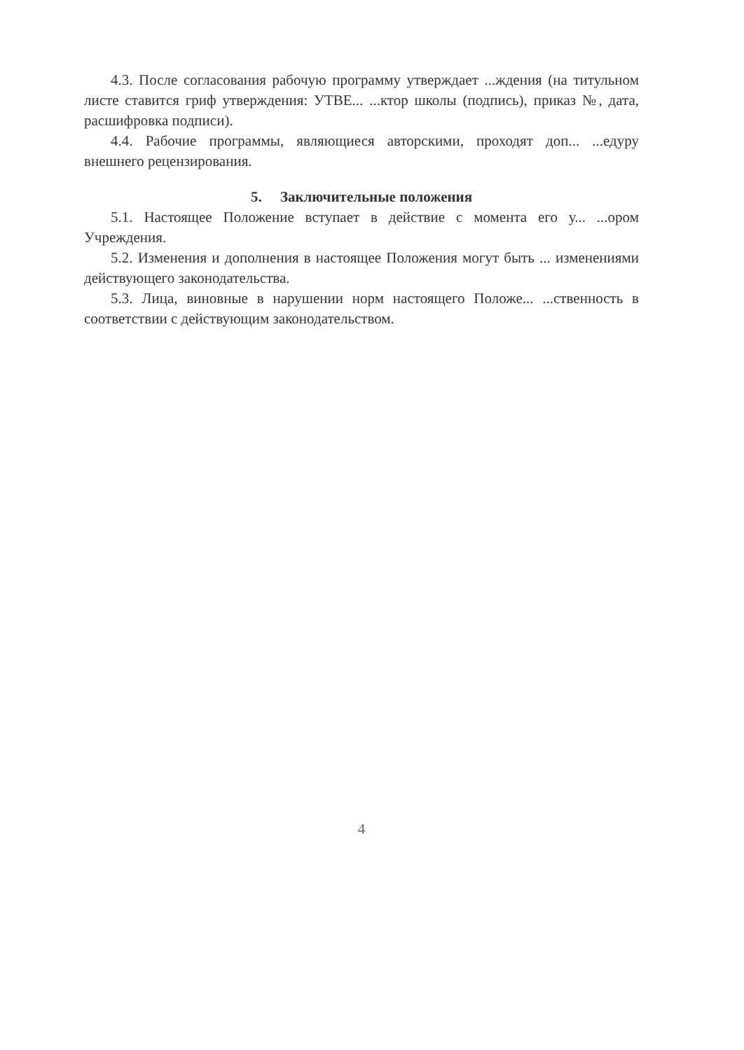4.3. После согласования рабочую программу утверждает ...ждения (на титульном листе ставится гриф утверждения: УТВЕ... ...ктор школы (подпись), приказ №, дата, расшифровка подписи).
4.4. Рабочие программы, являющиеся авторскими, проходят доп... ...едуру внешнего рецензирования.
5. Заключительные положения
5.1. Настоящее Положение вступает в действие с момента его у... ...ором Учреждения.
5.2. Изменения и дополнения в настоящее Положения могут быть ... изменениями действующего законодательства.
5.3. Лица, виновные в нарушении норм настоящего Положе... ...ственность в соответствии с действующим законодательством.
4